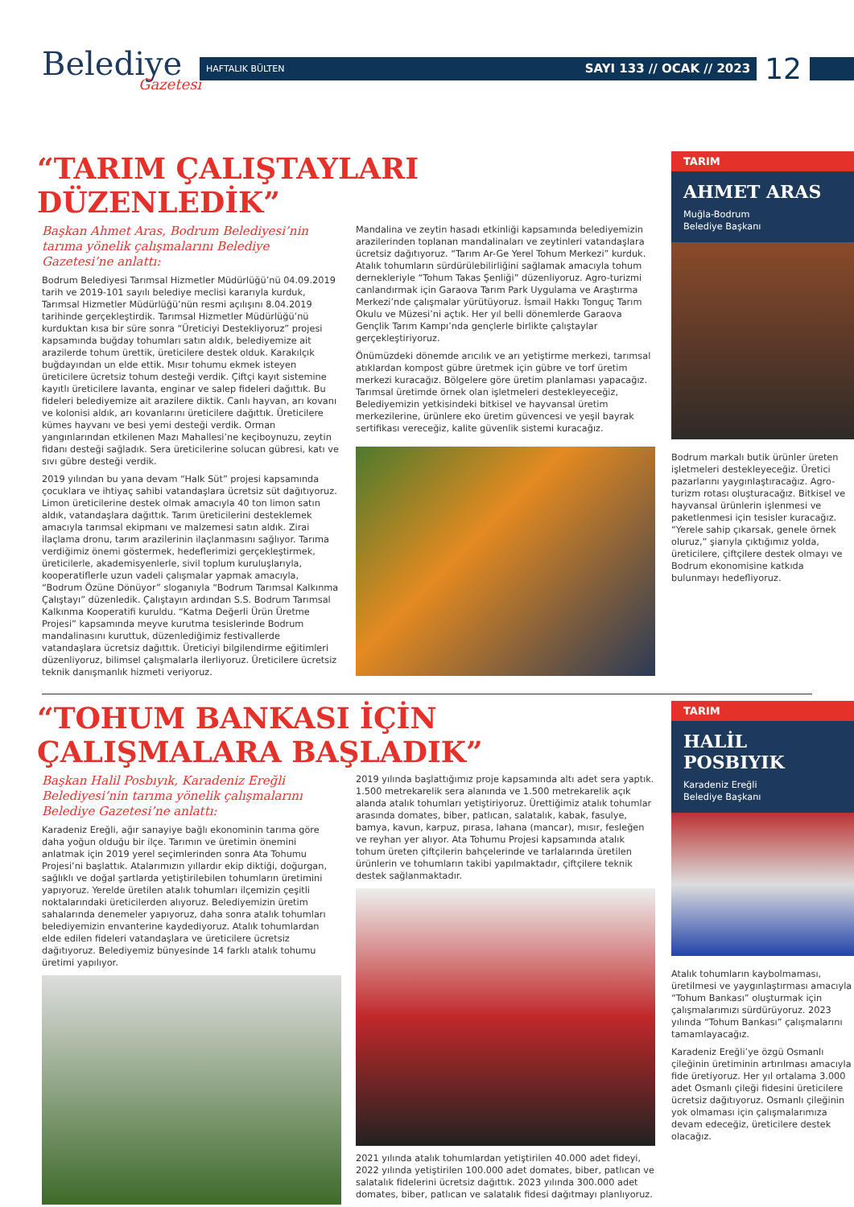Belediye
Gazetesi
HAFTALIK BÜLTEN SAYI 133 // OCAK // 2023
12
“TARIM ÇALIŞTAYLARI DÜZENLEDİK”
Başkan Ahmet Aras, Bodrum Belediyesi’nin tarıma yönelik çalışmalarını Belediye Gazetesi’ne anlattı:
Bodrum Belediyesi Tarımsal Hizmetler Müdürlüğü’nü 04.09.2019 tarih ve 2019-101 sayılı belediye meclisi kararıyla kurduk, Tarımsal Hizmetler Müdürlüğü’nün resmi açılışını 8.04.2019 tarihinde gerçekleştirdik. Tarımsal Hizmetler Müdürlüğü’nü kurduktan kısa bir süre sonra “Üreticiyi Destekliyoruz” projesi kapsamında buğday tohumları satın aldık, belediyemize ait arazilerde tohum ürettik, üreticilere destek olduk. Karakılçık buğdayından un elde ettik. Mısır tohumu ekmek isteyen üreticilere ücretsiz tohum desteği verdik. Çiftçi kayıt sistemine kayıtlı üreticilere lavanta, enginar ve salep fideleri dağıttık. Bu fideleri belediyemize ait arazilere diktik. Canlı hayvan, arı kovanı ve kolonisi aldık, arı kovanlarını üreticilere dağıttık. Üreticilere kümes hayvanı ve besi yemi desteği verdik. Orman yangınlarından etkilenen Mazı Mahallesi’ne keçiboynuzu, zeytin fidanı desteği sağladık. Sera üreticilerine solucan gübresi, katı ve sıvı gübre desteği verdik.
2019 yılından bu yana devam “Halk Süt” projesi kapsamında çocuklara ve ihtiyaç sahibi vatandaşlara ücretsiz süt dağıtıyoruz. Limon üreticilerine destek olmak amacıyla 40 ton limon satın aldık, vatandaşlara dağıttık. Tarım üreticilerini desteklemek amacıyla tarımsal ekipmanı ve malzemesi satın aldık. Zirai ilaçlama dronu, tarım arazilerinin ilaçlanmasını sağlıyor. Tarıma verdiğimiz önemi göstermek, hedeflerimizi gerçekleştirmek, üreticilerle, akademisyenlerle, sivil toplum kuruluşlarıyla, kooperatiflerle uzun vadeli çalışmalar yapmak amacıyla, “Bodrum Özüne Dönüyor” sloganıyla “Bodrum Tarımsal Kalkınma Çalıştayı” düzenledik. Çalıştayın ardından S.S. Bodrum Tarımsal Kalkınma Kooperatifi kuruldu. “Katma Değerli Ürün Üretme Projesi” kapsamında meyve kurutma tesislerinde Bodrum mandalinasını kuruttuk, düzenlediğimiz festivallerde vatandaşlara ücretsiz dağıttık. Üreticiyi bilgilendirme eğitimleri düzenliyoruz, bilimsel çalışmalarla ilerliyoruz. Üreticilere ücretsiz teknik danışmanlık hizmeti veriyoruz.
Mandalina ve zeytin hasadı etkinliği kapsamında belediyemizin arazilerinden toplanan mandalinaları ve zeytinleri vatandaşlara ücretsiz dağıtıyoruz. “Tarım Ar-Ge Yerel Tohum Merkezi” kurduk. Atalık tohumların sürdürülebilirliğini sağlamak amacıyla tohum dernekleriyle “Tohum Takas Şenliği” düzenliyoruz. Agro-turizmi canlandırmak için Garaova Tarım Park Uygulama ve Araştırma Merkezi’nde çalışmalar yürütüyoruz. İsmail Hakkı Tonguç Tarım Okulu ve Müzesi’ni açtık. Her yıl belli dönemlerde Garaova Gençlik Tarım Kampı’nda gençlerle birlikte çalıştaylar gerçekleştiriyoruz.
Önümüzdeki dönemde arıcılık ve arı yetiştirme merkezi, tarımsal atıklardan kompost gübre üretmek için gübre ve torf üretim merkezi kuracağız. Bölgelere göre üretim planlaması yapacağız. Tarımsal üretimde örnek olan işletmeleri destekleyeceğiz, Belediyemizin yetkisindeki bitkisel ve hayvansal üretim merkezilerine, ürünlere eko üretim güvencesi ve yeşil bayrak sertifikası vereceğiz, kalite güvenlik sistemi kuracağız.
TARIM
AHMET ARAS
Muğla-Bodrum
Belediye Başkanı
Bodrum markalı butik ürünler üreten işletmeleri destekleyeceğiz. Üretici pazarlarını yaygınlaştıracağız. Agro-turizm rotası oluşturacağız. Bitkisel ve hayvansal ürünlerin işlenmesi ve paketlenmesi için tesisler kuracağız. “Yerele sahip çıkarsak, genele örnek oluruz,” şiarıyla çıktığımız yolda, üreticilere, çiftçilere destek olmayı ve Bodrum ekonomisine katkıda bulunmayı hedefliyoruz.
“TOHUM BANKASI İÇİN ÇALIŞMALARA BAŞLADIK”
Başkan Halil Posbıyık, Karadeniz Ereğli Belediyesi’nin tarıma yönelik çalışmalarını Belediye Gazetesi’ne anlattı:
Karadeniz Ereğli, ağır sanayiye bağlı ekonominin tarıma göre daha yoğun olduğu bir ilçe. Tarımın ve üretimin önemini anlatmak için 2019 yerel seçimlerinden sonra Ata Tohumu Projesi’ni başlattık. Atalarımızın yıllardır ekip diktiği, doğurgan, sağlıklı ve doğal şartlarda yetiştirilebilen tohumların üretimini yapıyoruz. Yerelde üretilen atalık tohumları ilçemizin çeşitli noktalarındaki üreticilerden alıyoruz. Belediyemizin üretim sahalarında denemeler yapıyoruz, daha sonra atalık tohumları belediyemizin envanterine kaydediyoruz. Atalık tohumlardan elde edilen fideleri vatandaşlara ve üreticilere ücretsiz dağıtıyoruz. Belediyemiz bünyesinde 14 farklı atalık tohumu üretimi yapılıyor.
2019 yılında başlattığımız proje kapsamında altı adet sera yaptık. 1.500 metrekarelik sera alanında ve 1.500 metrekarelik açık alanda atalık tohumları yetiştiriyoruz. Ürettiğimiz atalık tohumlar arasında domates, biber, patlıcan, salatalık, kabak, fasulye, bamya, kavun, karpuz, pırasa, lahana (mancar), mısır, fesleğen ve reyhan yer alıyor. Ata Tohumu Projesi kapsamında atalık tohum üreten çiftçilerin bahçelerinde ve tarlalarında üretilen ürünlerin ve tohumların takibi yapılmaktadır, çiftçilere teknik destek sağlanmaktadır.
2021 yılında atalık tohumlardan yetiştirilen 40.000 adet fideyi, 2022 yılında yetiştirilen 100.000 adet domates, biber, patlıcan ve salatalık fidelerini ücretsiz dağıttık. 2023 yılında 300.000 adet domates, biber, patlıcan ve salatalık fidesi dağıtmayı planlıyoruz.
TARIM
HALİL POSBIYIK
Karadeniz Ereğli
Belediye Başkanı
Atalık tohumların kaybolmaması, üretilmesi ve yaygınlaştırması amacıyla “Tohum Bankası” oluşturmak için çalışmalarımızı sürdürüyoruz. 2023 yılında “Tohum Bankası” çalışmalarını tamamlayacağız.
Karadeniz Ereğli’ye özgü Osmanlı çileğinin üretiminin artırılması amacıyla fide üretiyoruz. Her yıl ortalama 3.000 adet Osmanlı çileği fidesini üreticilere ücretsiz dağıtıyoruz. Osmanlı çileğinin yok olmaması için çalışmalarımıza devam edeceğiz, üreticilere destek olacağız.